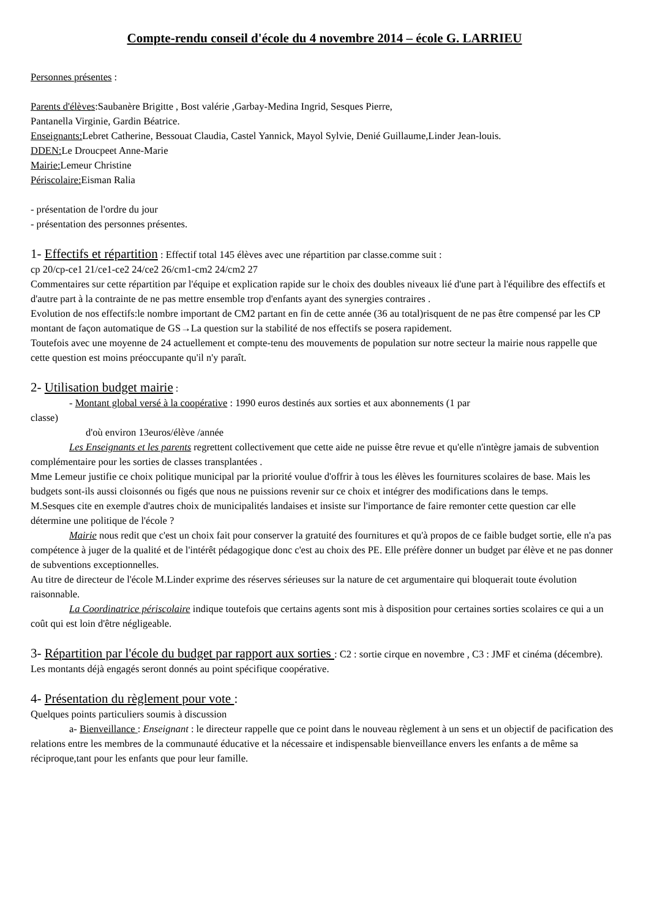Compte-rendu conseil d'école du 4 novembre 2014 – école G. LARRIEU
Personnes présentes :
Parents d'élèves:Saubanère Brigitte , Bost valérie ,Garbay-Medina Ingrid, Sesques Pierre,
Pantanella Virginie, Gardin Béatrice.
Enseignants: Lebret Catherine, Bessouat Claudia, Castel Yannick, Mayol Sylvie, Denié Guillaume,Linder Jean-louis.
DDEN: Le Droucpeet Anne-Marie
Mairie: Lemeur Christine
Périscolaire: Eisman Ralia
- présentation de l'ordre du jour
- présentation des personnes présentes.
1- Effectifs et répartition : Effectif total 145 élèves avec une répartition par classe.comme suit :
cp 20/cp-ce1 21/ce1-ce2 24/ce2 26/cm1-cm2 24/cm2 27
Commentaires sur cette répartition par l'équipe et explication rapide sur le choix des doubles niveaux lié d'une part à l'équilibre des effectifs et d'autre part à la contrainte de ne pas mettre ensemble trop d'enfants ayant des synergies contraires .
Evolution de nos effectifs:le nombre important de CM2 partant en fin de cette année (36 au total)risquent de ne pas être compensé par les CP montant de façon automatique de GS→La question sur la stabilité de nos effectifs se posera rapidement.
Toutefois avec une moyenne de 24 actuellement et compte-tenu des mouvements de population sur notre secteur la mairie nous rappelle que cette question est moins préoccupante qu'il n'y paraît.
2- Utilisation budget mairie :
- Montant global versé à la coopérative : 1990 euros destinés aux sorties et aux abonnements (1 par
classe)
d'où environ 13euros/élève /année
Les Enseignants et les parents regrettent collectivement que cette aide ne puisse être revue et qu'elle n'intègre jamais de subvention complémentaire pour les sorties de classes transplantées .
Mme Lemeur justifie ce choix politique municipal par la priorité voulue d'offrir à tous les élèves les fournitures scolaires de base. Mais les budgets sont-ils aussi cloisonnés ou figés que nous ne puissions revenir sur ce choix et intégrer des modifications dans le temps.
M.Sesques cite en exemple d'autres choix de municipalités landaises et insiste sur l'importance de faire remonter cette question car elle détermine une politique de l'école ?
Mairie nous redit que c'est un choix fait pour conserver la gratuité des fournitures et qu'à propos de ce faible budget sortie, elle n'a pas compétence à juger de la qualité et de l'intérêt pédagogique donc c'est au choix des PE. Elle préfère donner un budget par élève et ne pas donner de subventions exceptionnelles.
Au titre de directeur de l'école M.Linder exprime des réserves sérieuses sur la nature de cet argumentaire qui bloquerait toute évolution raisonnable.
La Coordinatrice périscolaire indique toutefois que certains agents sont mis à disposition pour certaines sorties scolaires ce qui a un coût qui est loin d'être négligeable.
3- Répartition par l'école du budget par rapport aux sorties : C2 : sortie cirque en novembre , C3 : JMF et cinéma (décembre).
Les montants déjà engagés seront donnés au point spécifique coopérative.
4- Présentation du règlement pour vote :
Quelques points particuliers soumis à discussion
a- Bienveillance : Enseignant : le directeur rappelle que ce point dans le nouveau règlement à un sens et un objectif de pacification des relations entre les membres de la communauté éducative et la nécessaire et indispensable bienveillance envers les enfants a de même sa réciproque,tant pour les enfants que pour leur famille.